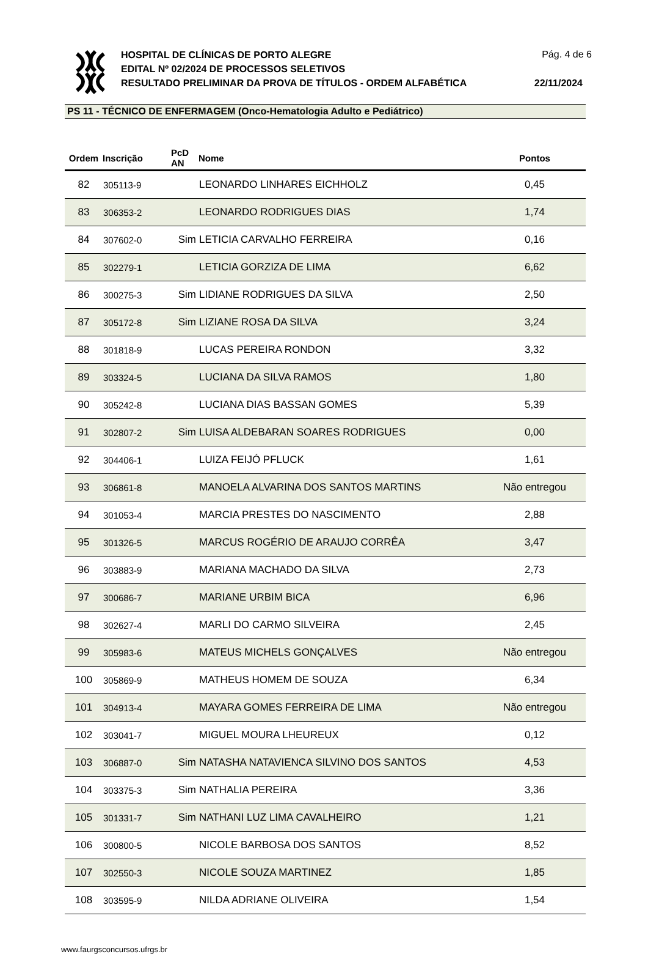HOSPITAL DE CLÍNICAS DE PORTO ALEGRE
EDITAL Nº 02/2024 DE PROCESSOS SELETIVOS
RESULTADO PRELIMINAR DA PROVA DE TÍTULOS - ORDEM ALFABÉTICA 22/11/2024
Pág. 4 de 6
PS 11 - TÉCNICO DE ENFERMAGEM (Onco-Hematologia Adulto e Pediátrico)
| Ordem | Inscrição | PcD AN | Nome | Pontos | |
| --- | --- | --- | --- | --- | --- |
| 82 | 305113-9 | | LEONARDO LINHARES EICHHOLZ | 0,45 | |
| 83 | 306353-2 | | LEONARDO RODRIGUES DIAS | 1,74 | |
| 84 | 307602-0 | Sim | LETICIA CARVALHO FERREIRA | 0,16 | |
| 85 | 302279-1 | | LETICIA GORZIZA DE LIMA | 6,62 | |
| 86 | 300275-3 | Sim | LIDIANE RODRIGUES DA SILVA | 2,50 | |
| 87 | 305172-8 | Sim | LIZIANE ROSA DA SILVA | 3,24 | |
| 88 | 301818-9 | | LUCAS PEREIRA RONDON | 3,32 | |
| 89 | 303324-5 | | LUCIANA DA SILVA RAMOS | 1,80 | |
| 90 | 305242-8 | | LUCIANA DIAS BASSAN GOMES | 5,39 | |
| 91 | 302807-2 | Sim | LUISA ALDEBARAN SOARES RODRIGUES | 0,00 | |
| 92 | 304406-1 | | LUIZA FEIJÓ PFLUCK | 1,61 | |
| 93 | 306861-8 | | MANOELA ALVARINA DOS SANTOS MARTINS | Não entregou | |
| 94 | 301053-4 | | MARCIA PRESTES DO NASCIMENTO | 2,88 | |
| 95 | 301326-5 | | MARCUS ROGÉRIO DE ARAUJO CORRÊA | 3,47 | |
| 96 | 303883-9 | | MARIANA MACHADO DA SILVA | 2,73 | |
| 97 | 300686-7 | | MARIANE URBIM BICA | 6,96 | |
| 98 | 302627-4 | | MARLI DO CARMO SILVEIRA | 2,45 | |
| 99 | 305983-6 | | MATEUS MICHELS GONÇALVES | Não entregou | |
| 100 | 305869-9 | | MATHEUS HOMEM DE SOUZA | 6,34 | |
| 101 | 304913-4 | | MAYARA GOMES FERREIRA DE LIMA | Não entregou | |
| 102 | 303041-7 | | MIGUEL MOURA LHEUREUX | 0,12 | |
| 103 | 306887-0 | Sim | NATASHA NATAVIENCA SILVINO DOS SANTOS | 4,53 | |
| 104 | 303375-3 | Sim | NATHALIA PEREIRA | 3,36 | |
| 105 | 301331-7 | Sim | NATHANI LUZ LIMA CAVALHEIRO | 1,21 | |
| 106 | 300800-5 | | NICOLE BARBOSA DOS SANTOS | 8,52 | |
| 107 | 302550-3 | | NICOLE SOUZA MARTINEZ | 1,85 | |
| 108 | 303595-9 | | NILDA ADRIANE OLIVEIRA | 1,54 | |
www.faurgsconcursos.ufrgs.br